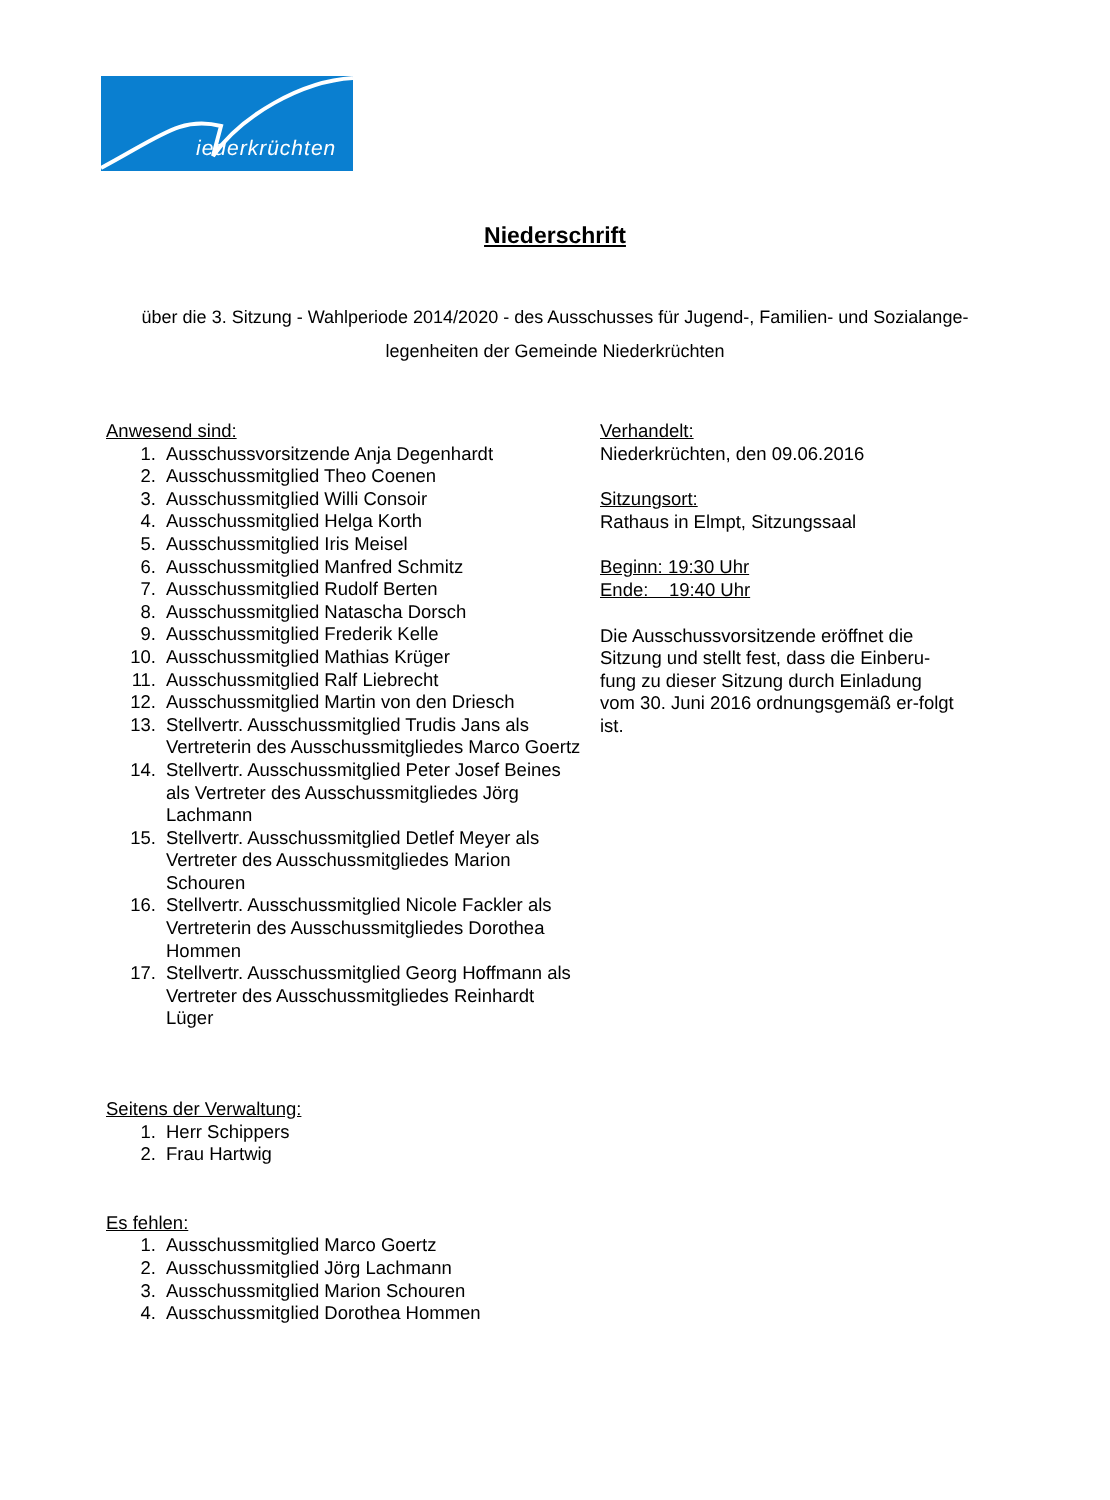iederkrüchten
Niederschrift
über die 3. Sitzung - Wahlperiode 2014/2020 - des Ausschusses für Jugend-, Familien- und Sozialange-legenheiten der Gemeinde Niederkrüchten
Anwesend sind:
1. Ausschussvorsitzende Anja Degenhardt
2. Ausschussmitglied Theo Coenen
3. Ausschussmitglied Willi Consoir
4. Ausschussmitglied Helga Korth
5. Ausschussmitglied Iris Meisel
6. Ausschussmitglied Manfred Schmitz
7. Ausschussmitglied Rudolf Berten
8. Ausschussmitglied Natascha Dorsch
9. Ausschussmitglied Frederik Kelle
10. Ausschussmitglied Mathias Krüger
11. Ausschussmitglied Ralf Liebrecht
12. Ausschussmitglied Martin von den Driesch
13. Stellvertr. Ausschussmitglied Trudis Jans als Vertreterin des Ausschussmitgliedes Marco Goertz
14. Stellvertr. Ausschussmitglied Peter Josef Beines als Vertreter des Ausschussmitgliedes Jörg Lachmann
15. Stellvertr. Ausschussmitglied Detlef Meyer als Vertreter des Ausschussmitgliedes Marion Schouren
16. Stellvertr. Ausschussmitglied Nicole Fackler als Vertreterin des Ausschussmitgliedes Dorothea Hommen
17. Stellvertr. Ausschussmitglied Georg Hoffmann als Vertreter des Ausschussmitgliedes Reinhardt Lüger
Seitens der Verwaltung:
1. Herr Schippers
2. Frau Hartwig
Es fehlen:
1. Ausschussmitglied Marco Goertz
2. Ausschussmitglied Jörg Lachmann
3. Ausschussmitglied Marion Schouren
4. Ausschussmitglied Dorothea Hommen
Verhandelt:
Niederkrüchten, den 09.06.2016
Sitzungsort:
Rathaus in Elmpt, Sitzungssaal
Beginn: 19:30 Uhr
Ende: 19:40 Uhr
Die Ausschussvorsitzende eröffnet die Sitzung und stellt fest, dass die Einberu-fung zu dieser Sitzung durch Einladung vom 30. Juni 2016 ordnungsgemäß er-folgt ist.